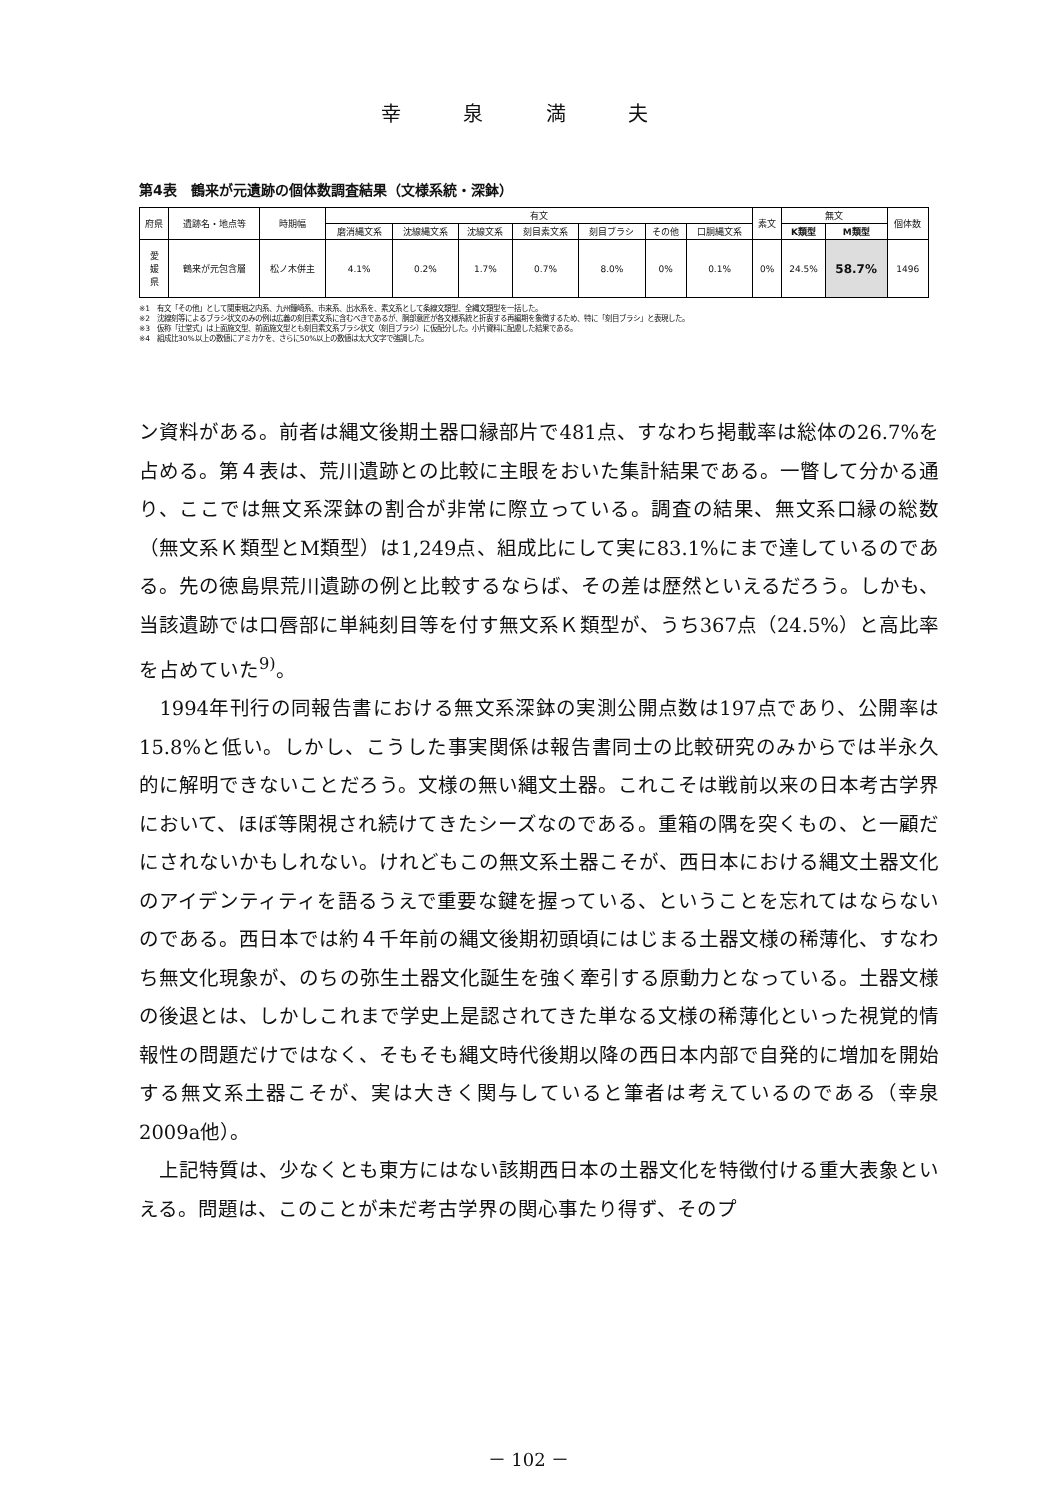幸 泉 満 夫
第4表　鶴来が元遺跡の個体数調査結果（文様系統・深鉢）
| 府県 | 遺跡名・地点等 | 時期幅 | 有文 | | | | | | | 素文 | 無文 | | 個体数 |
| --- | --- | --- | --- | --- | --- | --- | --- | --- | --- | --- | --- | --- | --- |
| | | | 磨消縄文系 | 沈線縄文系 | 沈線文系 | 刻目素文系 | 刻目ブラシ | その他 | 口胴縄文系 | | K類型 | M類型 | |
| 愛 媛 県 | 鶴来が元包含層 | 松ノ木併主 | 4.1% | 0.2% | 1.7% | 0.7% | 8.0% | 0% | 0.1% | 0% | 24.5% | 58.7% | 1496 |
※1　有文「その他」として関東堀之内系、九州鐘崎系、市来系、出水系を、素文系として条線文類型、全縄文類型を一括した。
※2　沈線刻等によるブラシ状文のみの例は広義の刻目素文系に含むべきであるが、胴部意匠が各文様系統と折衷する再編期を象徴するため、特に「刻目ブラシ」と表現した。
※3　仮称「辻堂式」は上面施文型、前面施文型とも刻目素文系ブラシ状文（刻目ブラシ）に仮配分した。小片資料に配慮した結果である。
※4　組成比30%以上の数値にアミカケを、さらに50%以上の数値は太大文字で強調した。
ン資料がある。前者は縄文後期土器口縁部片で481点、すなわち掲載率は総体の26.7%を占める。第４表は、荒川遺跡との比較に主眼をおいた集計結果である。一瞥して分かる通り、ここでは無文系深鉢の割合が非常に際立っている。調査の結果、無文系口縁の総数（無文系Ｋ類型とM類型）は1,249点、組成比にして実に83.1%にまで達しているのである。先の徳島県荒川遺跡の例と比較するならば、その差は歴然といえるだろう。しかも、当該遺跡では口唇部に単純刻目等を付す無文系Ｋ類型が、うち367点（24.5%）と高比率を占めていた<sup>9)</sup>。
　1994年刊行の同報告書における無文系深鉢の実測公開点数は197点であり、公開率は15.8%と低い。しかし、こうした事実関係は報告書同士の比較研究のみからでは半永久的に解明できないことだろう。文様の無い縄文土器。これこそは戦前以来の日本考古学界において、ほぼ等閑視され続けてきたシーズなのである。重箱の隅を突くもの、と一顧だにされないかもしれない。けれどもこの無文系土器こそが、西日本における縄文土器文化のアイデンティティを語るうえで重要な鍵を握っている、ということを忘れてはならないのである。西日本では約４千年前の縄文後期初頭頃にはじまる土器文様の稀薄化、すなわち無文化現象が、のちの弥生土器文化誕生を強く牽引する原動力となっている。土器文様の後退とは、しかしこれまで学史上是認されてきた単なる文様の稀薄化といった視覚的情報性の問題だけではなく、そもそも縄文時代後期以降の西日本内部で自発的に増加を開始する無文系土器こそが、実は大きく関与していると筆者は考えているのである（幸泉2009a他）。
　上記特質は、少なくとも東方にはない該期西日本の土器文化を特徴付ける重大表象といえる。問題は、このことが未だ考古学界の関心事たり得ず、そのプ
－ 102 －